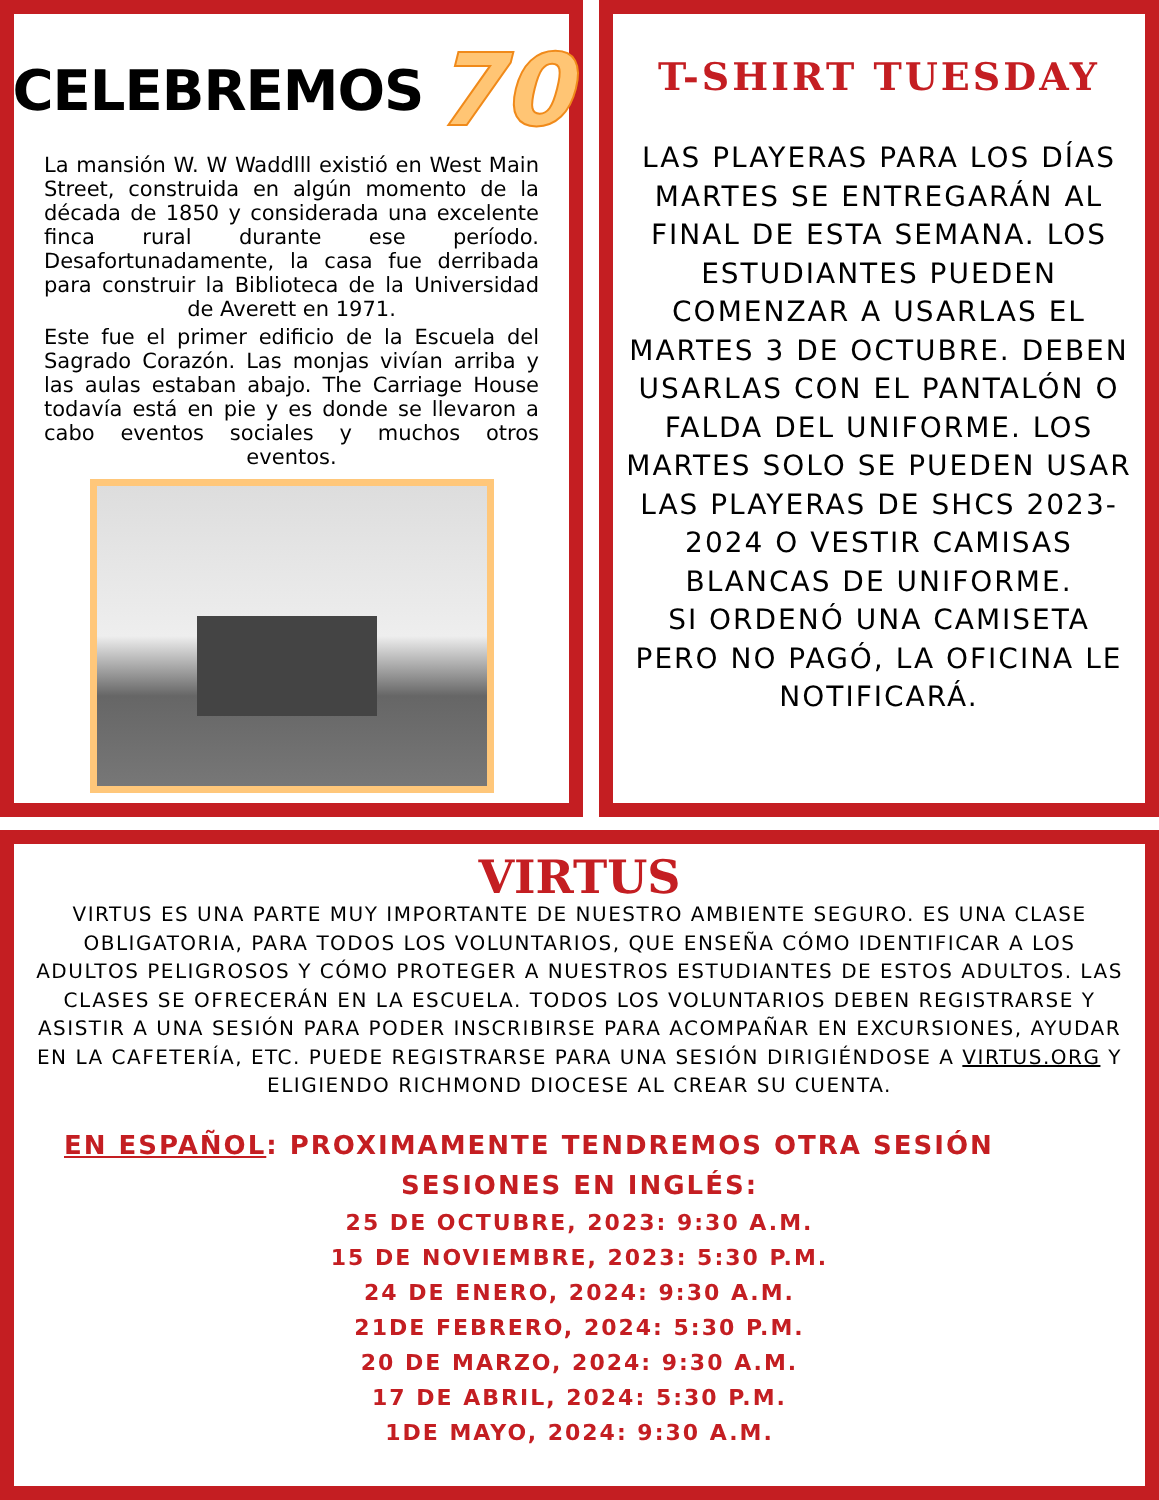CELEBREMOS 70
La mansión W. W Waddlll existió en West Main Street, construida en algún momento de la década de 1850 y considerada una excelente finca rural durante ese período. Desafortunadamente, la casa fue derribada para construir la Biblioteca de la Universidad de Averett en 1971.
Este fue el primer edificio de la Escuela del Sagrado Corazón. Las monjas vivían arriba y las aulas estaban abajo. The Carriage House todavía está en pie y es donde se llevaron a cabo eventos sociales y muchos otros eventos.
T-SHIRT TUESDAY
LAS PLAYERAS PARA LOS DÍAS MARTES SE ENTREGARÁN AL FINAL DE ESTA SEMANA. LOS ESTUDIANTES PUEDEN COMENZAR A USARLAS EL MARTES 3 DE OCTUBRE. DEBEN USARLAS CON EL PANTALÓN O FALDA DEL UNIFORME. LOS MARTES SOLO SE PUEDEN USAR LAS PLAYERAS DE SHCS 2023-2024 O VESTIR CAMISAS BLANCAS DE UNIFORME.
SI ORDENÓ UNA CAMISETA PERO NO PAGÓ, LA OFICINA LE NOTIFICARÁ.
VIRTUS
VIRTUS ES UNA PARTE MUY IMPORTANTE DE NUESTRO AMBIENTE SEGURO. ES UNA CLASE OBLIGATORIA, PARA TODOS LOS VOLUNTARIOS, QUE ENSEÑA CÓMO IDENTIFICAR A LOS ADULTOS PELIGROSOS Y CÓMO PROTEGER A NUESTROS ESTUDIANTES DE ESTOS ADULTOS. LAS CLASES SE OFRECERÁN EN LA ESCUELA. TODOS LOS VOLUNTARIOS DEBEN REGISTRARSE Y ASISTIR A UNA SESIÓN PARA PODER INSCRIBIRSE PARA ACOMPAÑAR EN EXCURSIONES, AYUDAR EN LA CAFETERÍA, ETC. PUEDE REGISTRARSE PARA UNA SESIÓN DIRIGIÉNDOSE A VIRTUS.ORG Y ELIGIENDO RICHMOND DIOCESE AL CREAR SU CUENTA.
EN ESPAÑOL: PROXIMAMENTE TENDREMOS OTRA SESIÓN
SESIONES EN INGLÉS:
25 DE OCTUBRE, 2023: 9:30 A.M.
15 DE NOVIEMBRE, 2023: 5:30 P.M.
24 DE ENERO, 2024: 9:30 A.M.
21DE FEBRERO, 2024: 5:30 P.M.
20 DE MARZO, 2024: 9:30 A.M.
17 DE ABRIL, 2024: 5:30 P.M.
1DE MAYO, 2024: 9:30 A.M.